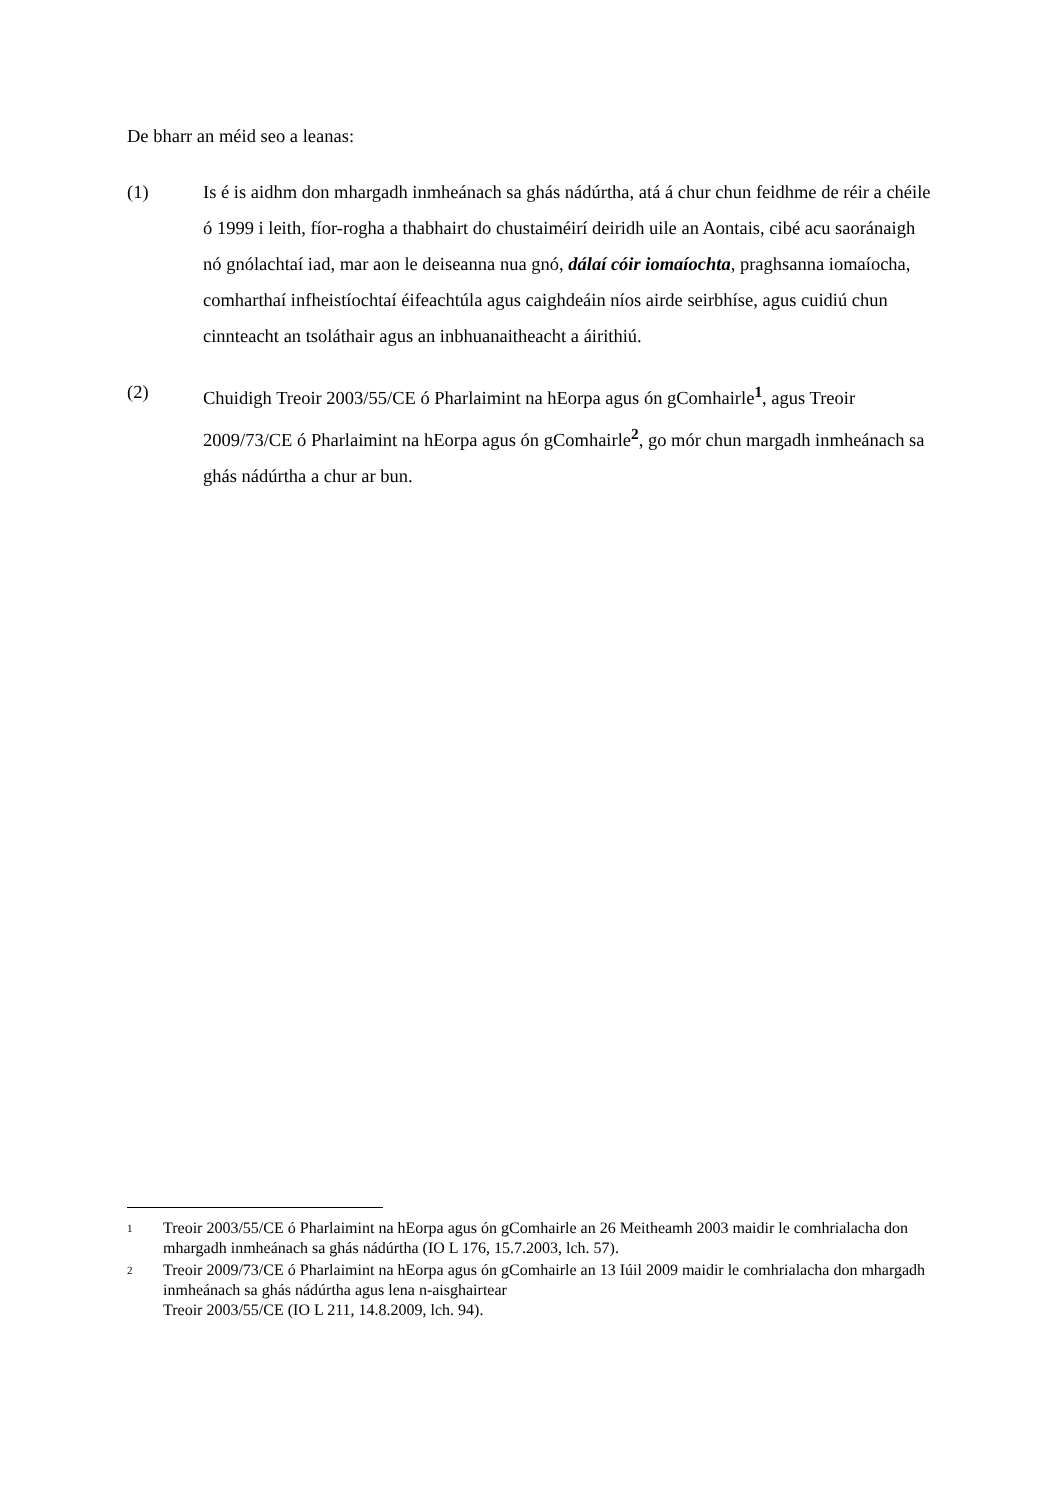De bharr an méid seo a leanas:
(1) Is é is aidhm don mhargadh inmheánach sa ghás nádúrtha, atá á chur chun feidhme de réir a chéile ó 1999 i leith, fíor-rogha a thabhairt do chustaiméirí deiridh uile an Aontais, cibé acu saoránaigh nó gnólachtaí iad, mar aon le deiseanna nua gnó, dálaí cóir iomaíochta, praghsanna iomaíocha, comharthaí infheistíochtaí éifeachtúla agus caighdeáin níos airde seirbhíse, agus cuidiú chun cinnteacht an tsoláthair agus an inbhuanaitheacht a áirithiú.
(2) Chuidigh Treoir 2003/55/CE ó Pharlaimint na hEorpa agus ón gComhairle<sup>1</sup>, agus Treoir 2009/73/CE ó Pharlaimint na hEorpa agus ón gComhairle<sup>2</sup>, go mór chun margadh inmheánach sa ghás nádúrtha a chur ar bun.
1
Treoir 2003/55/CE ó Pharlaimint na hEorpa agus ón gComhairle an 26 Meitheamh 2003 maidir le comhrialacha don mhargadh inmheánach sa ghás nádúrtha (IO L 176, 15.7.2003, lch. 57).
2
Treoir 2009/73/CE ó Pharlaimint na hEorpa agus ón gComhairle an 13 Iúil 2009 maidir le comhrialacha don mhargadh inmheánach sa ghás nádúrtha agus lena n-aisghairtear
Treoir 2003/55/CE (IO L 211, 14.8.2009, lch. 94).